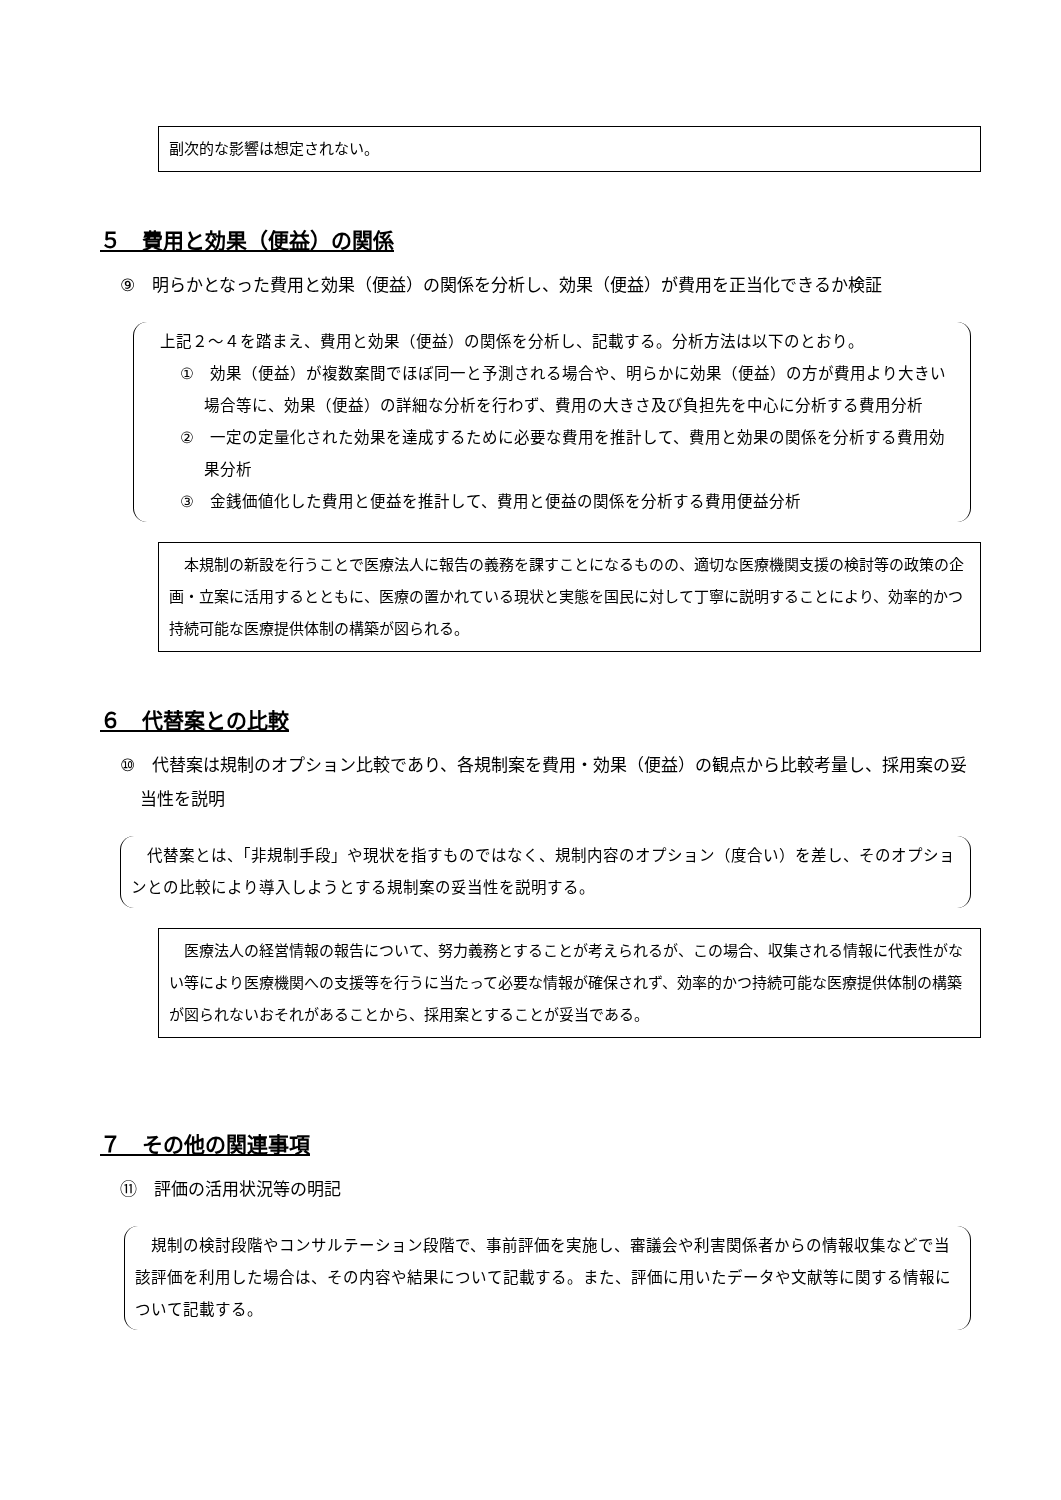副次的な影響は想定されない。
５　費用と効果（便益）の関係
⑨　明らかとなった費用と効果（便益）の関係を分析し、効果（便益）が費用を正当化できるか検証
　上記２～４を踏まえ、費用と効果（便益）の関係を分析し、記載する。分析方法は以下のとおり。
①　効果（便益）が複数案間でほぼ同一と予測される場合や、明らかに効果（便益）の方が費用より大きい場合等に、効果（便益）の詳細な分析を行わず、費用の大きさ及び負担先を中心に分析する費用分析
②　一定の定量化された効果を達成するために必要な費用を推計して、費用と効果の関係を分析する費用効果分析
③　金銭価値化した費用と便益を推計して、費用と便益の関係を分析する費用便益分析
　本規制の新設を行うことで医療法人に報告の義務を課すことになるものの、適切な医療機関支援の検討等の政策の企画・立案に活用するとともに、医療の置かれている現状と実態を国民に対して丁寧に説明することにより、効率的かつ持続可能な医療提供体制の構築が図られる。
６　代替案との比較
⑩　代替案は規制のオプション比較であり、各規制案を費用・効果（便益）の観点から比較考量し、採用案の妥当性を説明
　代替案とは、「非規制手段」や現状を指すものではなく、規制内容のオプション（度合い）を差し、そのオプションとの比較により導入しようとする規制案の妥当性を説明する。
　医療法人の経営情報の報告について、努力義務とすることが考えられるが、この場合、収集される情報に代表性がない等により医療機関への支援等を行うに当たって必要な情報が確保されず、効率的かつ持続可能な医療提供体制の構築が図られないおそれがあることから、採用案とすることが妥当である。
７　その他の関連事項
⑪　評価の活用状況等の明記
　規制の検討段階やコンサルテーション段階で、事前評価を実施し、審議会や利害関係者からの情報収集などで当該評価を利用した場合は、その内容や結果について記載する。また、評価に用いたデータや文献等に関する情報について記載する。